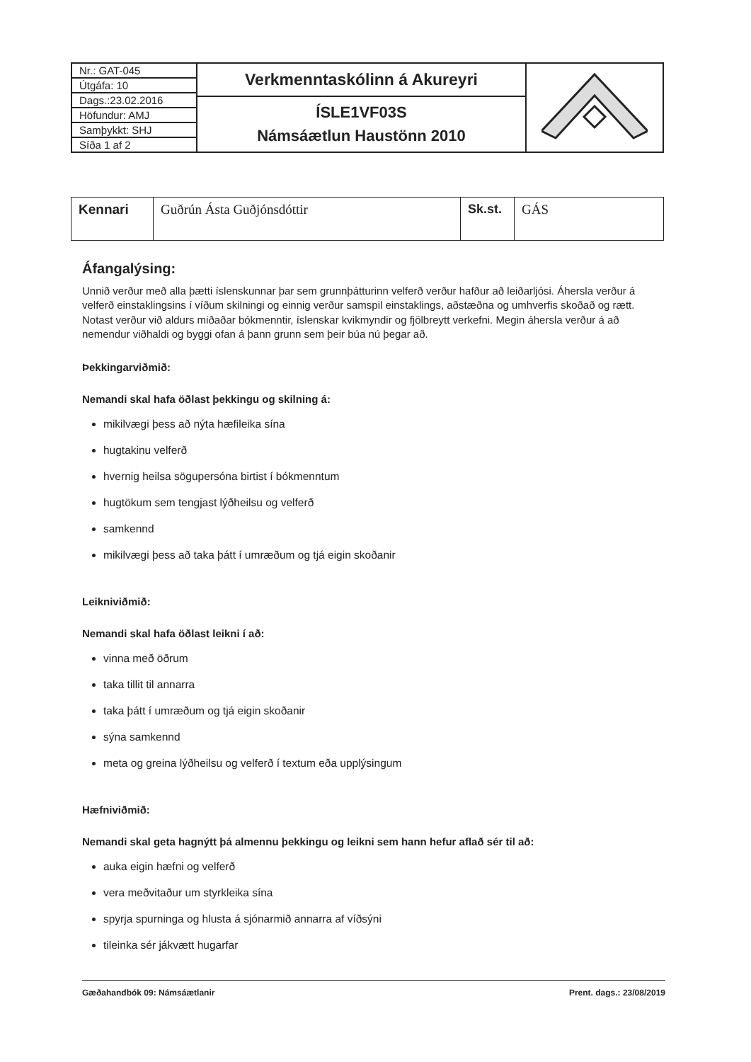| / Nr.: GAT-045 / / Útgáfa: 10 / / Dags.:23.02.2016 / / Höfundur: AMJ / / Samþykkt: SHJ / / Síða 1 af 2 / | Verkmenntaskólinn á Akureyri | |
| | ÍSLE1VF03S Námsáætlun Haustönn 2010 | |
| Kennari | Guðrún Ásta Guðjónsdóttir | Sk.st. | GÁS |
Áfangalýsing:
Unnið verður með alla þætti íslenskunnar þar sem grunnþátturinn velferð verður hafður að leiðarljósi. Áhersla verður á velferð einstaklingsins í víðum skilningi og einnig verður samspil einstaklings, aðstæðna og umhverfis skoðað og rætt. Notast verður við aldurs miðaðar bókmenntir, íslenskar kvikmyndir og fjölbreytt verkefni. Megin áhersla verður á að nemendur viðhaldi og byggi ofan á þann grunn sem þeir búa nú þegar að.
Þekkingarviðmið:
Nemandi skal hafa öðlast þekkingu og skilning á:
mikilvægi þess að nýta hæfileika sína
hugtakinu velferð
hvernig heilsa sögupersóna birtist í bókmenntum
hugtökum sem tengjast lýðheilsu og velferð
samkennd
mikilvægi þess að taka þátt í umræðum og tjá eigin skoðanir
Leikniviðmið:
Nemandi skal hafa öðlast leikni í að:
vinna með öðrum
taka tillit til annarra
taka þátt í umræðum og tjá eigin skoðanir
sýna samkennd
meta og greina lýðheilsu og velferð í textum eða upplýsingum
Hæfniviðmið:
Nemandi skal geta hagnýtt þá almennu þekkingu og leikni sem hann hefur aflað sér til að:
auka eigin hæfni og velferð
vera meðvitaður um styrkleika sína
spyrja spurninga og hlusta á sjónarmið annarra af víðsýni
tileinka sér jákvætt hugarfar
Gæðahandbók 09: Námsáætlanir Prent. dags.: 23/08/2019